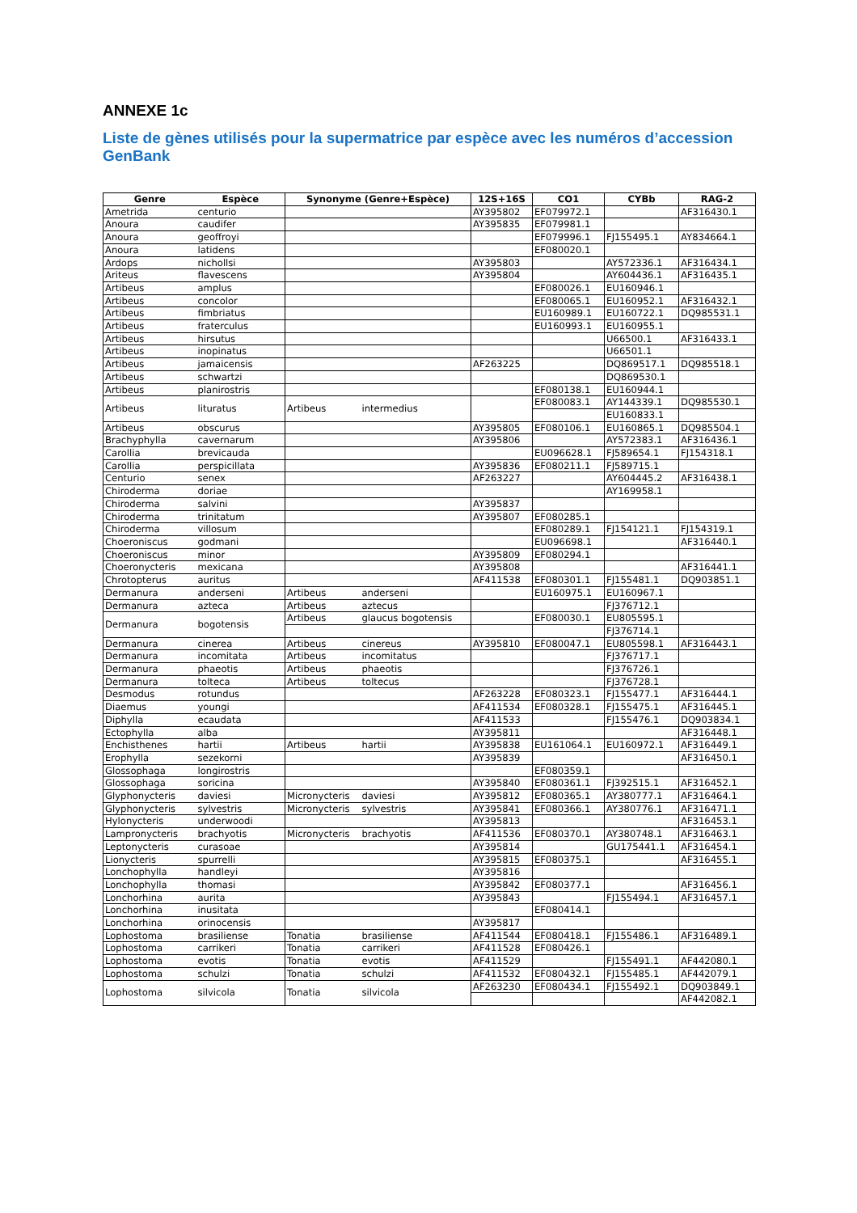ANNEXE 1c
Liste de gènes utilisés pour la supermatrice par espèce avec les numéros d’accession GenBank
| Genre | Espèce | Synonyme (Genre+Espèce) | | 12S+16S | CO1 | CYBb | RAG-2 |
| --- | --- | --- | --- | --- | --- | --- | --- |
| Ametrida | centurio | | | AY395802 | EF079972.1 | | AF316430.1 |
| Anoura | caudifer | | | AY395835 | EF079981.1 | | |
| Anoura | geoffroyi | | | | EF079996.1 | FJ155495.1 | AY834664.1 |
| Anoura | latidens | | | | EF080020.1 | | |
| Ardops | nichollsi | | | AY395803 | | AY572336.1 | AF316434.1 |
| Ariteus | flavescens | | | AY395804 | | AY604436.1 | AF316435.1 |
| Artibeus | amplus | | | | EF080026.1 | EU160946.1 | |
| Artibeus | concolor | | | | EF080065.1 | EU160952.1 | AF316432.1 |
| Artibeus | fimbriatus | | | | EU160989.1 | EU160722.1 | DQ985531.1 |
| Artibeus | fraterculus | | | | EU160993.1 | EU160955.1 | |
| Artibeus | hirsutus | | | | | U66500.1 | AF316433.1 |
| Artibeus | inopinatus | | | | | U66501.1 | |
| Artibeus | jamaicensis | | | AF263225 | | DQ869517.1 | DQ985518.1 |
| Artibeus | schwartzi | | | | | DQ869530.1 | |
| Artibeus | planirostris | | | | EF080138.1 | EU160944.1 | |
| Artibeus | lituratus | Artibeus | intermedius | | EF080083.1 | AY144339.1 | DQ985530.1 |
| | | | | | | EU160833.1 | |
| Artibeus | obscurus | | | AY395805 | EF080106.1 | EU160865.1 | DQ985504.1 |
| Brachyphylla | cavernarum | | | AY395806 | | AY572383.1 | AF316436.1 |
| Carollia | brevicauda | | | | EU096628.1 | FJ589654.1 | FJ154318.1 |
| Carollia | perspicillata | | | AY395836 | EF080211.1 | FJ589715.1 | |
| Centurio | senex | | | AF263227 | | AY604445.2 | AF316438.1 |
| Chiroderma | doriae | | | | | AY169958.1 | |
| Chiroderma | salvini | | | AY395837 | | | |
| Chiroderma | trinitatum | | | AY395807 | EF080285.1 | | |
| Chiroderma | villosum | | | | EF080289.1 | FJ154121.1 | FJ154319.1 |
| Choeroniscus | godmani | | | | EU096698.1 | | AF316440.1 |
| Choeroniscus | minor | | | AY395809 | EF080294.1 | | |
| Choeronycteris | mexicana | | | AY395808 | | | AF316441.1 |
| Chrotopterus | auritus | | | AF411538 | EF080301.1 | FJ155481.1 | DQ903851.1 |
| Dermanura | anderseni | Artibeus | anderseni | | EU160975.1 | EU160967.1 | |
| Dermanura | azteca | Artibeus | aztecus | | | FJ376712.1 | |
| Dermanura | bogotensis | Artibeus | glaucus bogotensis | | EF080030.1 | EU805595.1 | |
| | | | | | | FJ376714.1 | |
| Dermanura | cinerea | Artibeus | cinereus | AY395810 | EF080047.1 | EU805598.1 | AF316443.1 |
| Dermanura | incomitata | Artibeus | incomitatus | | | FJ376717.1 | |
| Dermanura | phaeotis | Artibeus | phaeotis | | | FJ376726.1 | |
| Dermanura | tolteca | Artibeus | toltecus | | | FJ376728.1 | |
| Desmodus | rotundus | | | AF263228 | EF080323.1 | FJ155477.1 | AF316444.1 |
| Diaemus | youngi | | | AF411534 | EF080328.1 | FJ155475.1 | AF316445.1 |
| Diphylla | ecaudata | | | AF411533 | | FJ155476.1 | DQ903834.1 |
| Ectophylla | alba | | | AY395811 | | | AF316448.1 |
| Enchisthenes | hartii | Artibeus | hartii | AY395838 | EU161064.1 | EU160972.1 | AF316449.1 |
| Erophylla | sezekorni | | | AY395839 | | | AF316450.1 |
| Glossophaga | longirostris | | | | EF080359.1 | | |
| Glossophaga | soricina | | | AY395840 | EF080361.1 | FJ392515.1 | AF316452.1 |
| Glyphonycteris | daviesi | Micronycteris | daviesi | AY395812 | EF080365.1 | AY380777.1 | AF316464.1 |
| Glyphonycteris | sylvestris | Micronycteris | sylvestris | AY395841 | EF080366.1 | AY380776.1 | AF316471.1 |
| Hylonycteris | underwoodi | | | AY395813 | | | AF316453.1 |
| Lampronycteris | brachyotis | Micronycteris | brachyotis | AF411536 | EF080370.1 | AY380748.1 | AF316463.1 |
| Leptonycteris | curasoae | | | AY395814 | | GU175441.1 | AF316454.1 |
| Lionycteris | spurrelli | | | AY395815 | EF080375.1 | | AF316455.1 |
| Lonchophylla | handleyi | | | AY395816 | | | |
| Lonchophylla | thomasi | | | AY395842 | EF080377.1 | | AF316456.1 |
| Lonchorhina | aurita | | | AY395843 | | FJ155494.1 | AF316457.1 |
| Lonchorhina | inusitata | | | | EF080414.1 | | |
| Lonchorhina | orinocensis | | | AY395817 | | | |
| Lophostoma | brasiliense | Tonatia | brasiliense | AF411544 | EF080418.1 | FJ155486.1 | AF316489.1 |
| Lophostoma | carrikeri | Tonatia | carrikeri | AF411528 | EF080426.1 | | |
| Lophostoma | evotis | Tonatia | evotis | AF411529 | | FJ155491.1 | AF442080.1 |
| Lophostoma | schulzi | Tonatia | schulzi | AF411532 | EF080432.1 | FJ155485.1 | AF442079.1 |
| Lophostoma | silvicola | Tonatia | silvicola | AF263230 | EF080434.1 | FJ155492.1 | DQ903849.1 |
| | | | | | | | AF442082.1 |